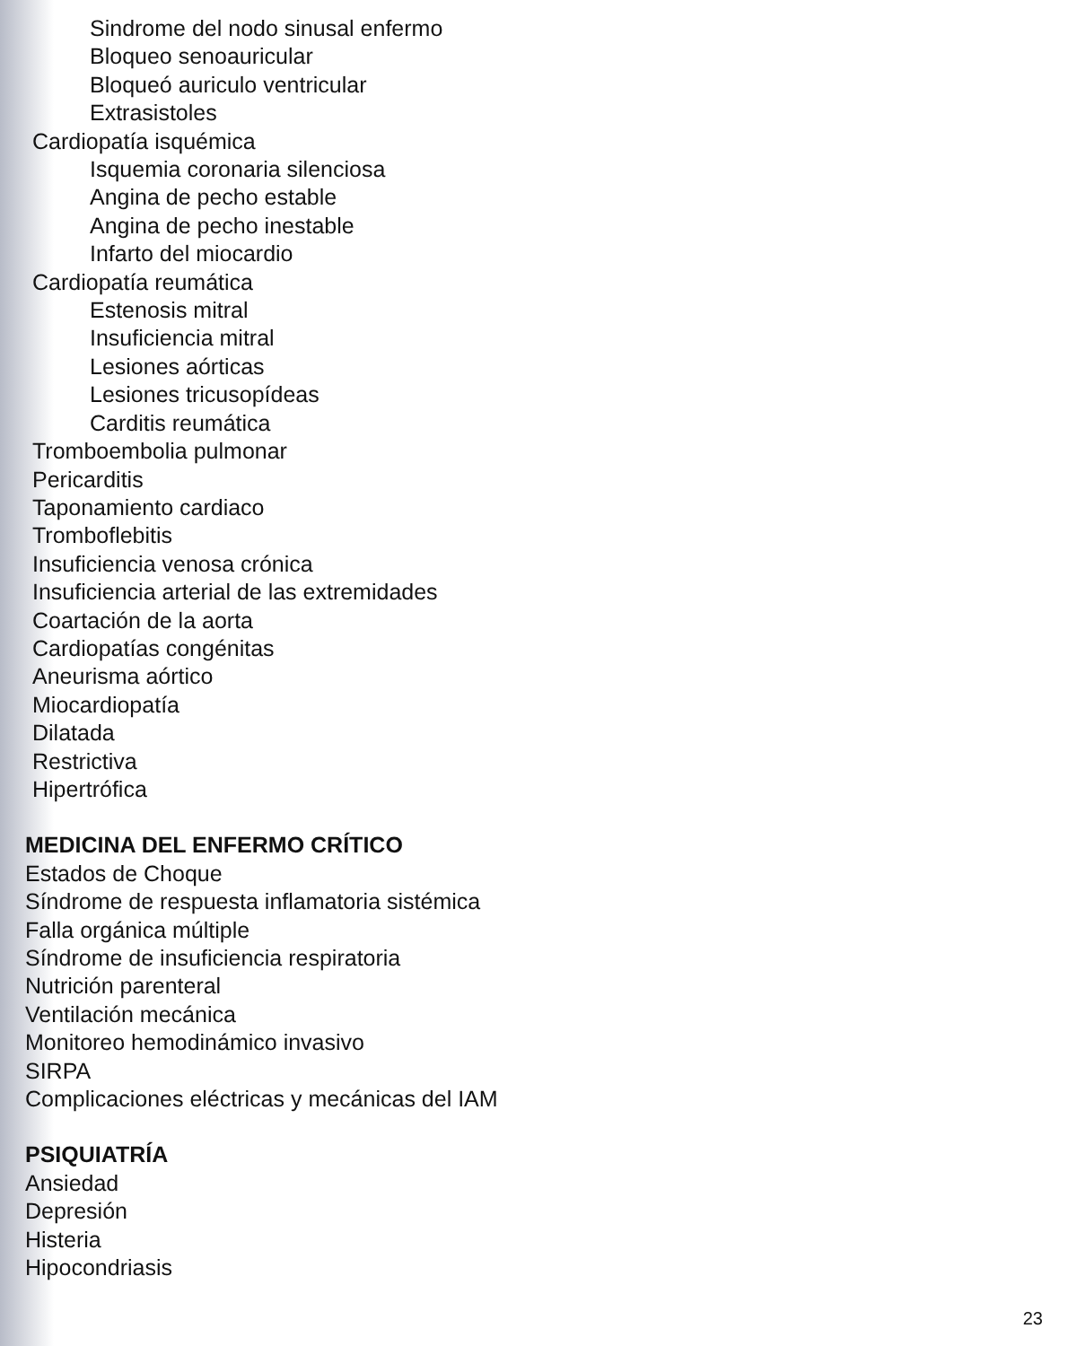Sindrome del nodo sinusal enfermo
Bloqueo senoauricular
Bloqueó auriculo ventricular
Extrasistoles
Cardiopatía isquémica
Isquemia coronaria silenciosa
Angina de pecho estable
Angina de pecho inestable
Infarto del miocardio
Cardiopatía reumática
Estenosis mitral
Insuficiencia mitral
Lesiones aórticas
Lesiones tricusopídeas
Carditis reumática
Tromboembolia pulmonar
Pericarditis
Taponamiento cardiaco
Tromboflebitis
Insuficiencia venosa crónica
Insuficiencia arterial de las extremidades
Coartación de la aorta
Cardiopatías congénitas
Aneurisma aórtico
Miocardiopatía
Dilatada
Restrictiva
Hipertrófica
MEDICINA DEL ENFERMO CRÍTICO
Estados de Choque
Síndrome de respuesta inflamatoria sistémica
Falla orgánica múltiple
Síndrome de insuficiencia respiratoria
Nutrición parenteral
Ventilación mecánica
Monitoreo hemodinámico invasivo
SIRPA
Complicaciones eléctricas y mecánicas del IAM
PSIQUIATRÍA
Ansiedad
Depresión
Histeria
Hipocondriasis
23